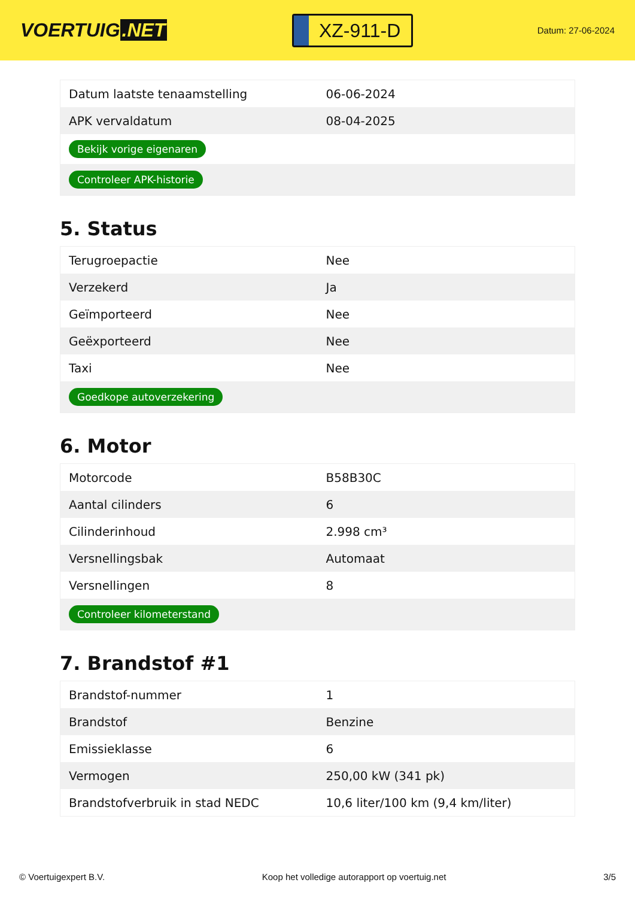VOERTUIG.NET
XZ-911-D
Datum: 27-06-2024
| Datum laatste tenaamstelling | 06-06-2024 |
| APK vervaldatum | 08-04-2025 |
| Bekijk vorige eigenaren | |
| Controleer APK-historie | |
5. Status
| Terugroepactie | Nee |
| Verzekerd | Ja |
| Geïmporteerd | Nee |
| Geëxporteerd | Nee |
| Taxi | Nee |
| Goedkope autoverzekering | |
6. Motor
| Motorcode | B58B30C |
| Aantal cilinders | 6 |
| Cilinderinhoud | 2.998 cm³ |
| Versnellingsbak | Automaat |
| Versnellingen | 8 |
| Controleer kilometerstand | |
7. Brandstof #1
| Brandstof-nummer | 1 |
| Brandstof | Benzine |
| Emissieklasse | 6 |
| Vermogen | 250,00 kW (341 pk) |
| Brandstofverbruik in stad NEDC | 10,6 liter/100 km (9,4 km/liter) |
© Voertuigexpert B.V. Koop het volledige autorapport op voertuig.net 3/5